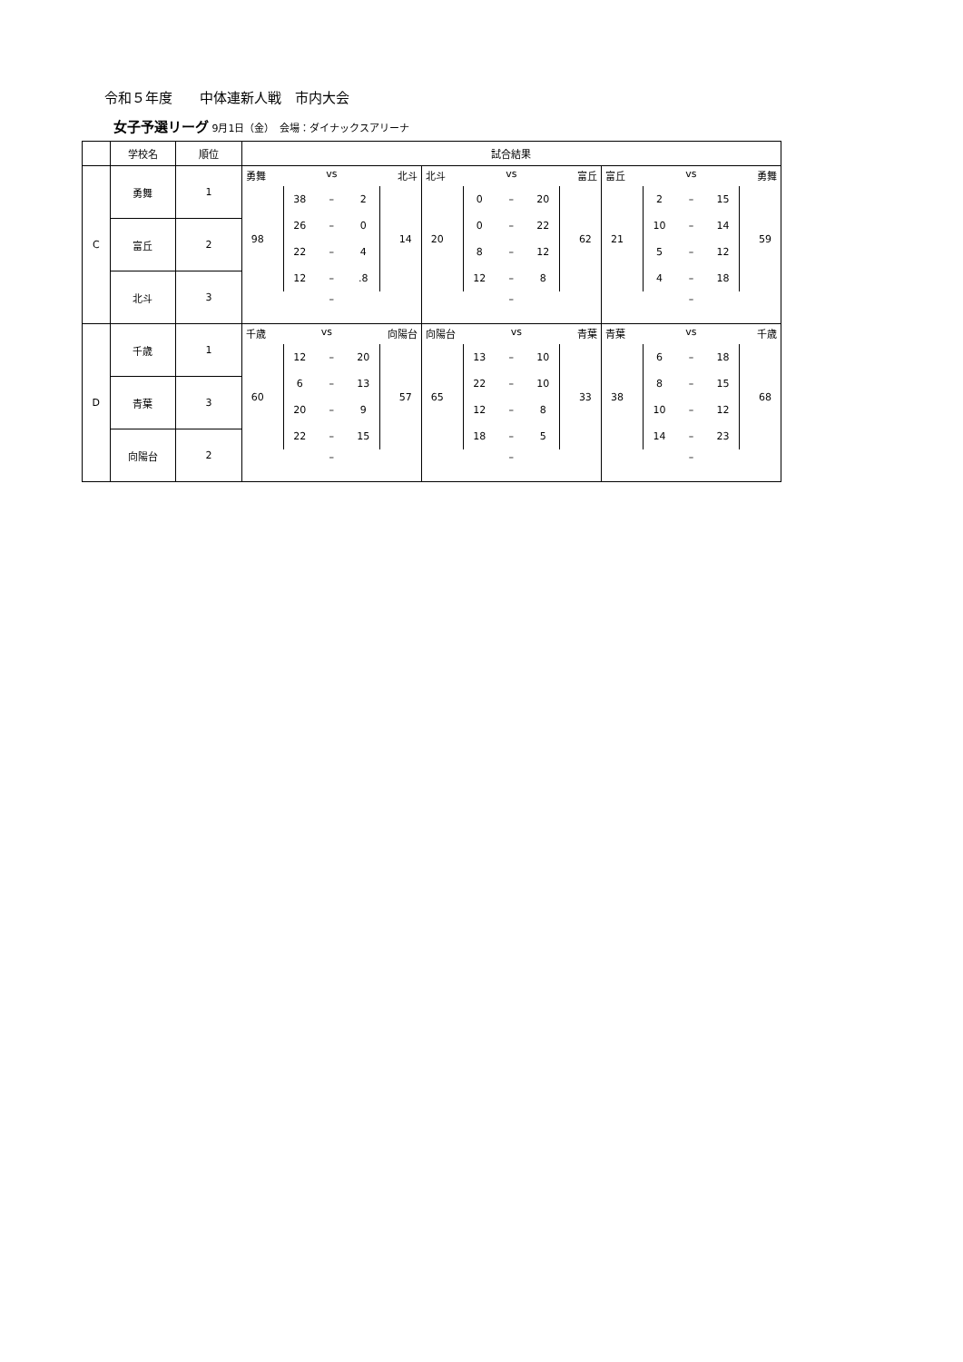令和５年度　　中体連新人戦　市内大会
女子予選リーグ 9月1日（金）　会場：ダイナックスアリーナ
| | 学校名 | 順位 | 試合結果 | | |
| C | 勇舞 | 1 | 勇舞 vs 北斗 98 / 38 / – / 2 / / 26 / – / 0 / / 22 / – / 4 / / 12 / – / .8 / 14 – | 北斗 vs 富丘 20 / 0 / – / 20 / / 0 / – / 22 / / 8 / – / 12 / / 12 / – / 8 / 62 – | 富丘 vs 勇舞 21 / 2 / – / 15 / / 10 / – / 14 / / 5 / – / 12 / / 4 / – / 18 / 59 – |
| | 富丘 | 2 | | | |
| | 北斗 | 3 | | | |
| D | 千歳 | 1 | 千歳 vs 向陽台 60 / 12 / – / 20 / / 6 / – / 13 / / 20 / – / 9 / / 22 / – / 15 / 57 – | 向陽台 vs 青葉 65 / 13 / – / 10 / / 22 / – / 10 / / 12 / – / 8 / / 18 / – / 5 / 33 – | 青葉 vs 千歳 38 / 6 / – / 18 / / 8 / – / 15 / / 10 / – / 12 / / 14 / – / 23 / 68 – |
| | 青葉 | 3 | | | |
| | 向陽台 | 2 | | | |